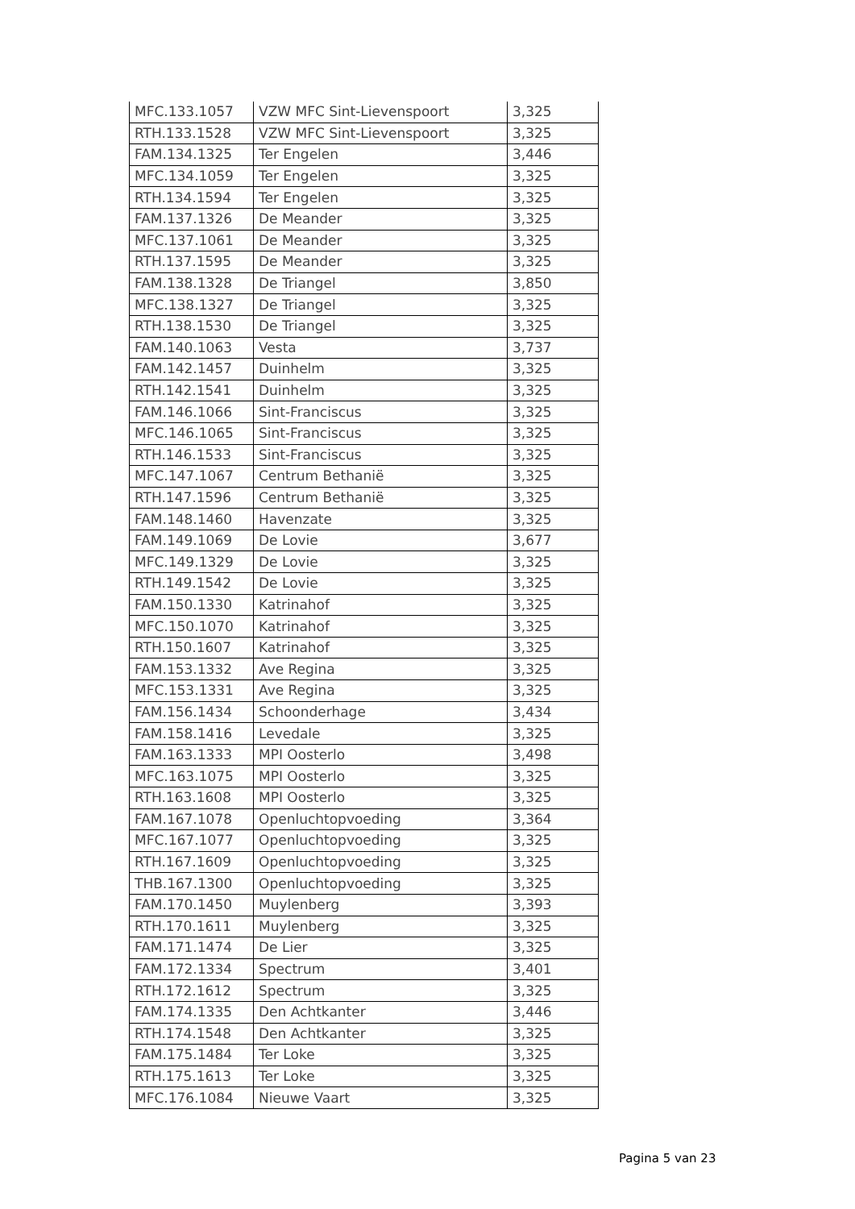| MFC.133.1057 | VZW MFC Sint-Lievenspoort | 3,325 |
| RTH.133.1528 | VZW MFC Sint-Lievenspoort | 3,325 |
| FAM.134.1325 | Ter Engelen | 3,446 |
| MFC.134.1059 | Ter Engelen | 3,325 |
| RTH.134.1594 | Ter Engelen | 3,325 |
| FAM.137.1326 | De Meander | 3,325 |
| MFC.137.1061 | De Meander | 3,325 |
| RTH.137.1595 | De Meander | 3,325 |
| FAM.138.1328 | De Triangel | 3,850 |
| MFC.138.1327 | De Triangel | 3,325 |
| RTH.138.1530 | De Triangel | 3,325 |
| FAM.140.1063 | Vesta | 3,737 |
| FAM.142.1457 | Duinhelm | 3,325 |
| RTH.142.1541 | Duinhelm | 3,325 |
| FAM.146.1066 | Sint-Franciscus | 3,325 |
| MFC.146.1065 | Sint-Franciscus | 3,325 |
| RTH.146.1533 | Sint-Franciscus | 3,325 |
| MFC.147.1067 | Centrum Bethanië | 3,325 |
| RTH.147.1596 | Centrum Bethanië | 3,325 |
| FAM.148.1460 | Havenzate | 3,325 |
| FAM.149.1069 | De Lovie | 3,677 |
| MFC.149.1329 | De Lovie | 3,325 |
| RTH.149.1542 | De Lovie | 3,325 |
| FAM.150.1330 | Katrinahof | 3,325 |
| MFC.150.1070 | Katrinahof | 3,325 |
| RTH.150.1607 | Katrinahof | 3,325 |
| FAM.153.1332 | Ave Regina | 3,325 |
| MFC.153.1331 | Ave Regina | 3,325 |
| FAM.156.1434 | Schoonderhage | 3,434 |
| FAM.158.1416 | Levedale | 3,325 |
| FAM.163.1333 | MPI Oosterlo | 3,498 |
| MFC.163.1075 | MPI Oosterlo | 3,325 |
| RTH.163.1608 | MPI Oosterlo | 3,325 |
| FAM.167.1078 | Openluchtopvoeding | 3,364 |
| MFC.167.1077 | Openluchtopvoeding | 3,325 |
| RTH.167.1609 | Openluchtopvoeding | 3,325 |
| THB.167.1300 | Openluchtopvoeding | 3,325 |
| FAM.170.1450 | Muylenberg | 3,393 |
| RTH.170.1611 | Muylenberg | 3,325 |
| FAM.171.1474 | De Lier | 3,325 |
| FAM.172.1334 | Spectrum | 3,401 |
| RTH.172.1612 | Spectrum | 3,325 |
| FAM.174.1335 | Den Achtkanter | 3,446 |
| RTH.174.1548 | Den Achtkanter | 3,325 |
| FAM.175.1484 | Ter Loke | 3,325 |
| RTH.175.1613 | Ter Loke | 3,325 |
| MFC.176.1084 | Nieuwe Vaart | 3,325 |
Pagina 5 van 23